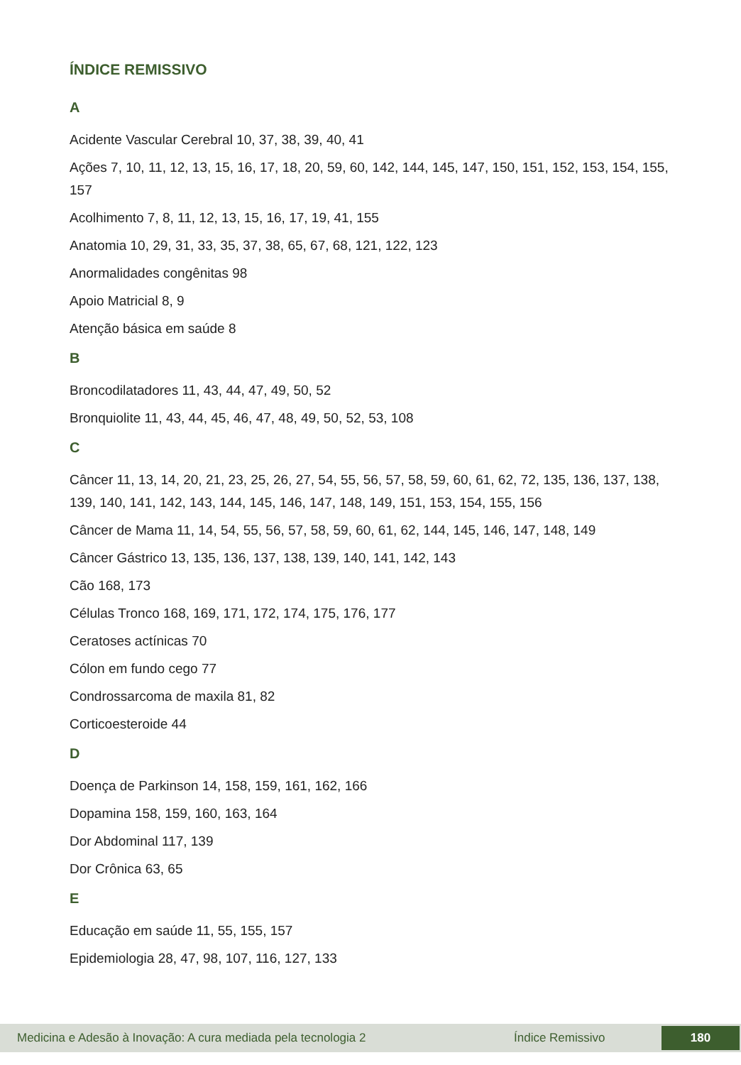ÍNDICE REMISSIVO
A
Acidente Vascular Cerebral 10, 37, 38, 39, 40, 41
Ações 7, 10, 11, 12, 13, 15, 16, 17, 18, 20, 59, 60, 142, 144, 145, 147, 150, 151, 152, 153, 154, 155, 157
Acolhimento 7, 8, 11, 12, 13, 15, 16, 17, 19, 41, 155
Anatomia 10, 29, 31, 33, 35, 37, 38, 65, 67, 68, 121, 122, 123
Anormalidades congênitas 98
Apoio Matricial 8, 9
Atenção básica em saúde 8
B
Broncodilatadores 11, 43, 44, 47, 49, 50, 52
Bronquiolite 11, 43, 44, 45, 46, 47, 48, 49, 50, 52, 53, 108
C
Câncer 11, 13, 14, 20, 21, 23, 25, 26, 27, 54, 55, 56, 57, 58, 59, 60, 61, 62, 72, 135, 136, 137, 138, 139, 140, 141, 142, 143, 144, 145, 146, 147, 148, 149, 151, 153, 154, 155, 156
Câncer de Mama 11, 14, 54, 55, 56, 57, 58, 59, 60, 61, 62, 144, 145, 146, 147, 148, 149
Câncer Gástrico 13, 135, 136, 137, 138, 139, 140, 141, 142, 143
Cão 168, 173
Células Tronco 168, 169, 171, 172, 174, 175, 176, 177
Ceratoses actínicas 70
Cólon em fundo cego 77
Condrossarcoma de maxila 81, 82
Corticoesteroide 44
D
Doença de Parkinson 14, 158, 159, 161, 162, 166
Dopamina 158, 159, 160, 163, 164
Dor Abdominal 117, 139
Dor Crônica 63, 65
E
Educação em saúde 11, 55, 155, 157
Epidemiologia 28, 47, 98, 107, 116, 127, 133
Medicina e Adesão à Inovação: A cura mediada pela tecnologia 2 Índice Remissivo 180